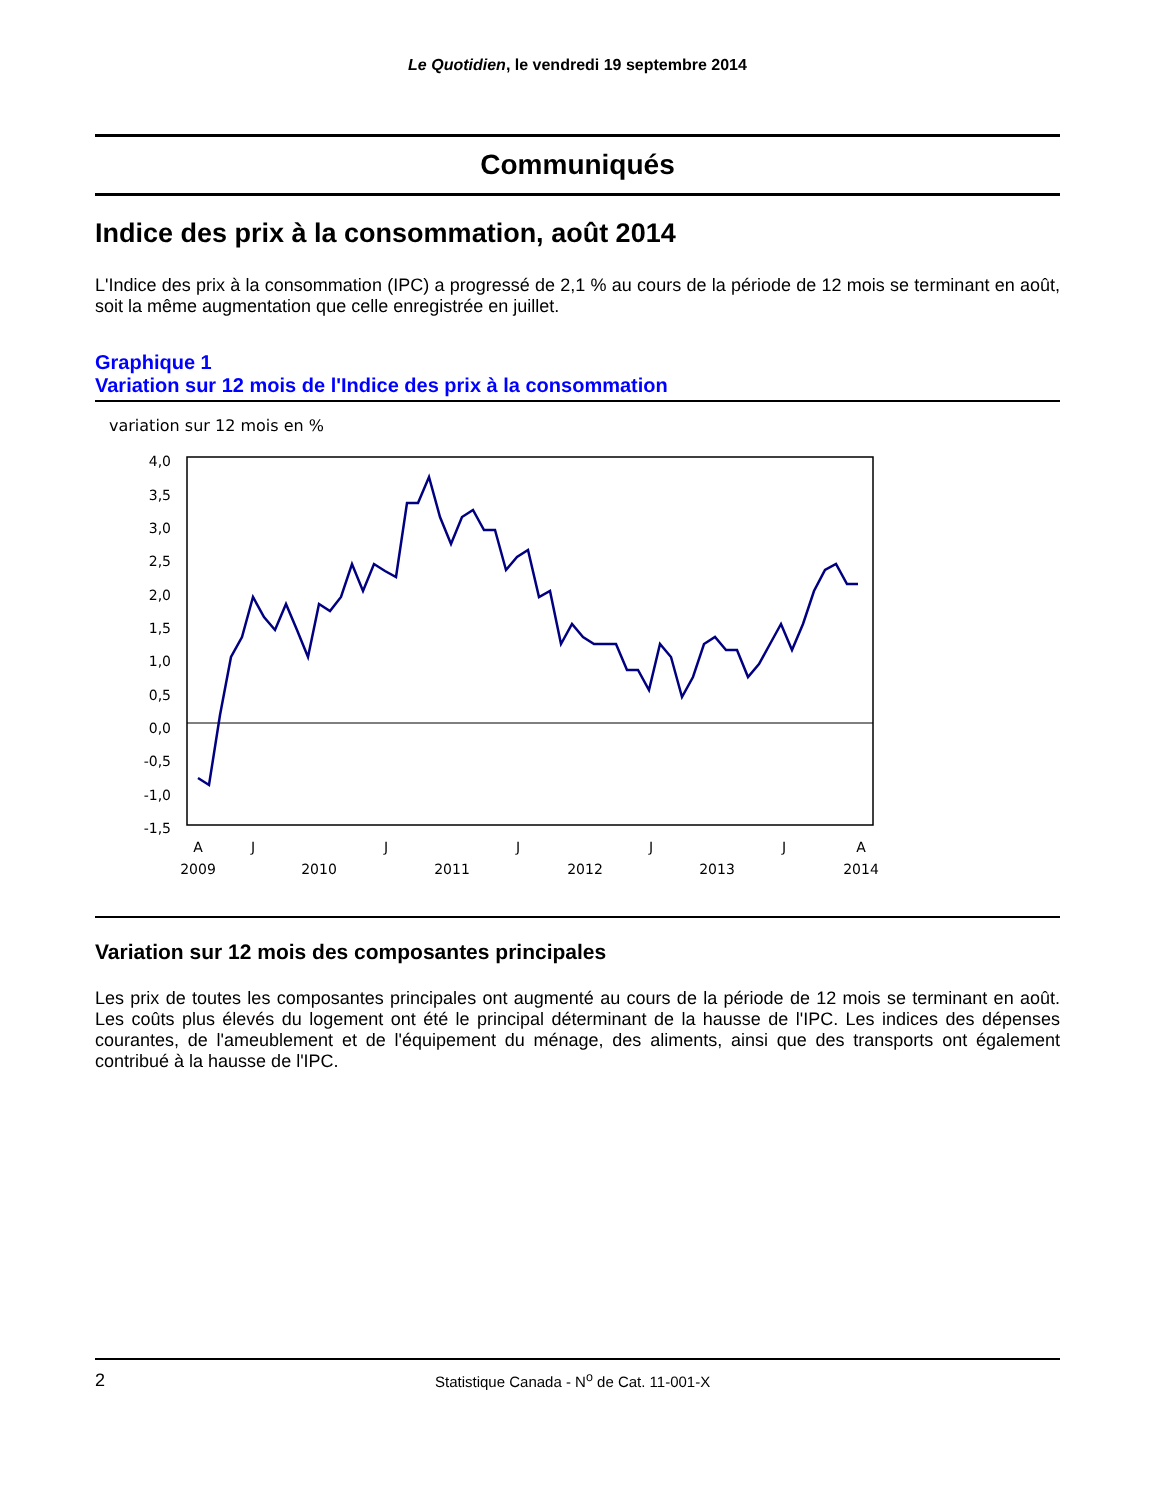Le Quotidien, le vendredi 19 septembre 2014
Communiqués
Indice des prix à la consommation, août 2014
L'Indice des prix à la consommation (IPC) a progressé de 2,1 % au cours de la période de 12 mois se terminant en août, soit la même augmentation que celle enregistrée en juillet.
Graphique 1
Variation sur 12 mois de l'Indice des prix à la consommation
variation sur 12 mois en %
4,0
3,5
3,0
2,5
2,0
1,5
1,0
0,5
0,0
-0,5
-1,0
-1,5
A
J
J
J
J
J
A
2009
2010
2011
2012
2013
2014
Variation sur 12 mois des composantes principales
Les prix de toutes les composantes principales ont augmenté au cours de la période de 12 mois se terminant en août. Les coûts plus élevés du logement ont été le principal déterminant de la hausse de l'IPC. Les indices des dépenses courantes, de l'ameublement et de l'équipement du ménage, des aliments, ainsi que des transports ont également contribué à la hausse de l'IPC.
2 Statistique Canada - N<sup>o</sup> de Cat. 11-001-X